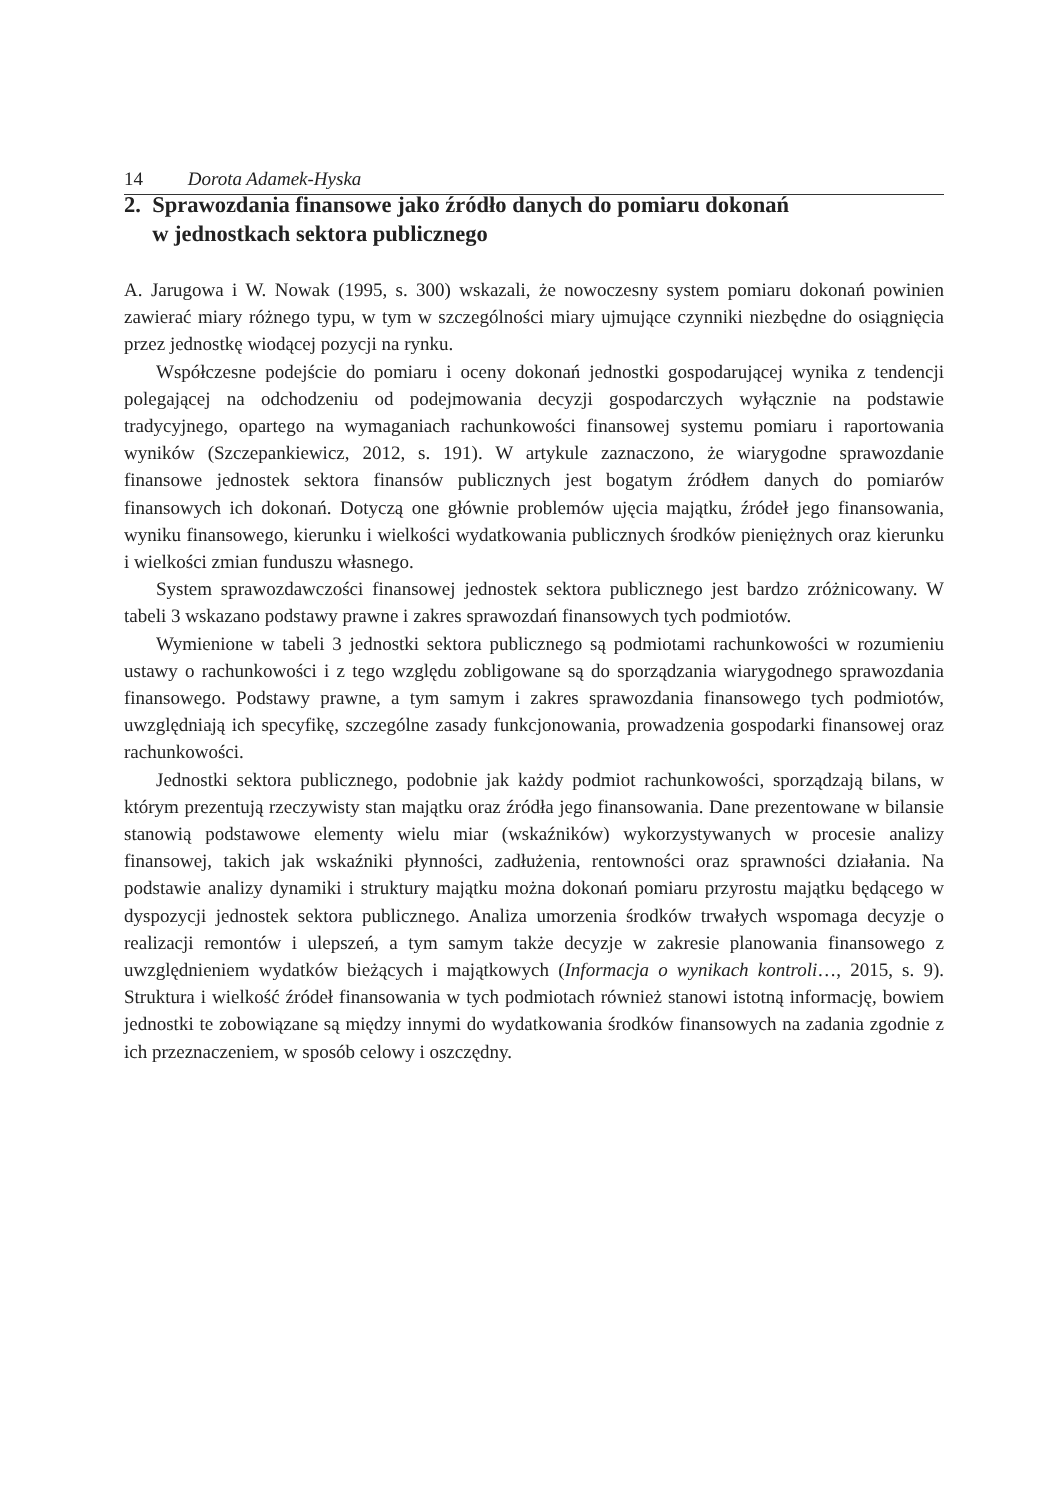14 Dorota Adamek-Hyska
2. Sprawozdania finansowe jako źródło danych do pomiaru dokonań
w jednostkach sektora publicznego
A. Jarugowa i W. Nowak (1995, s. 300) wskazali, że nowoczesny system pomiaru dokonań powinien zawierać miary różnego typu, w tym w szczególności miary ujmujące czynniki niezbędne do osiągnięcia przez jednostkę wiodącej pozycji na rynku.
Współczesne podejście do pomiaru i oceny dokonań jednostki gospodarującej wynika z tendencji polegającej na odchodzeniu od podejmowania decyzji gospodarczych wyłącznie na podstawie tradycyjnego, opartego na wymaganiach rachunkowości finansowej systemu pomiaru i raportowania wyników (Szczepankiewicz, 2012, s. 191). W artykule zaznaczono, że wiarygodne sprawozdanie finansowe jednostek sektora finansów publicznych jest bogatym źródłem danych do pomiarów finansowych ich dokonań. Dotyczą one głównie problemów ujęcia majątku, źródeł jego finansowania, wyniku finansowego, kierunku i wielkości wydatkowania publicznych środków pieniężnych oraz kierunku i wielkości zmian funduszu własnego.
System sprawozdawczości finansowej jednostek sektora publicznego jest bardzo zróżnicowany. W tabeli 3 wskazano podstawy prawne i zakres sprawozdań finansowych tych podmiotów.
Wymienione w tabeli 3 jednostki sektora publicznego są podmiotami rachunkowości w rozumieniu ustawy o rachunkowości i z tego względu zobligowane są do sporządzania wiarygodnego sprawozdania finansowego. Podstawy prawne, a tym samym i zakres sprawozdania finansowego tych podmiotów, uwzględniają ich specyfikę, szczególne zasady funkcjonowania, prowadzenia gospodarki finansowej oraz rachunkowości.
Jednostki sektora publicznego, podobnie jak każdy podmiot rachunkowości, sporządzają bilans, w którym prezentują rzeczywisty stan majątku oraz źródła jego finansowania. Dane prezentowane w bilansie stanowią podstawowe elementy wielu miar (wskaźników) wykorzystywanych w procesie analizy finansowej, takich jak wskaźniki płynności, zadłużenia, rentowności oraz sprawności działania. Na podstawie analizy dynamiki i struktury majątku można dokonań pomiaru przyrostu majątku będącego w dyspozycji jednostek sektora publicznego. Analiza umorzenia środków trwałych wspomaga decyzje o realizacji remontów i ulepszeń, a tym samym także decyzje w zakresie planowania finansowego z uwzględnieniem wydatków bieżących i majątkowych (Informacja o wynikach kontroli…, 2015, s. 9). Struktura i wielkość źródeł finansowania w tych podmiotach również stanowi istotną informację, bowiem jednostki te zobowiązane są między innymi do wydatkowania środków finansowych na zadania zgodnie z ich przeznaczeniem, w sposób celowy i oszczędny.